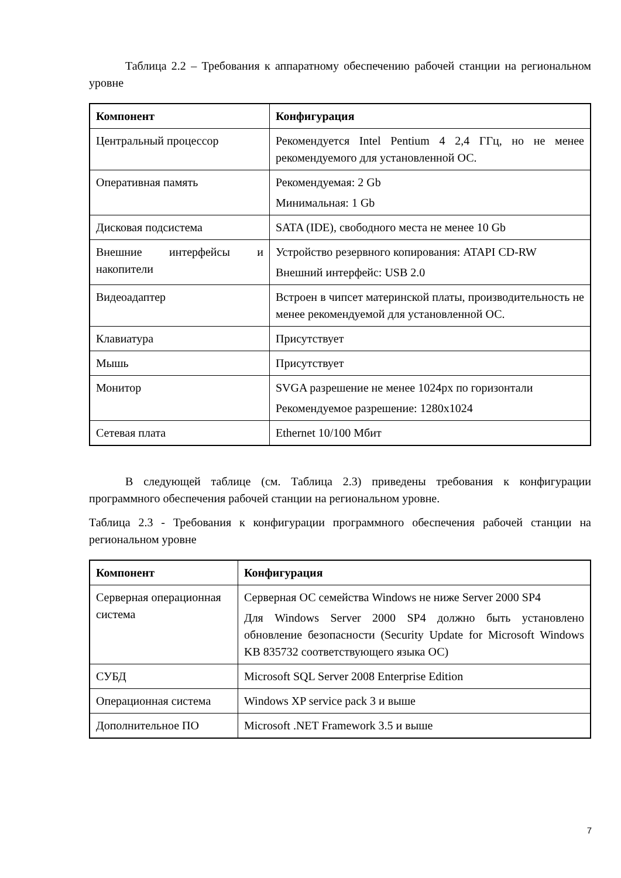Таблица 2.2 – Требования к аппаратному обеспечению рабочей станции на региональном уровне
| Компонент | Конфигурация |
| --- | --- |
| Центральный процессор | Рекомендуется Intel Pentium 4 2,4 ГГц, но не менее рекомендуемого для установленной ОС. |
| Оперативная память | Рекомендуемая: 2 Gb Минимальная: 1 Gb |
| Дисковая подсистема | SATA (IDE), свободного места не менее 10 Gb |
| Внешние интерфейсы и накопители | Устройство резервного копирования: ATAPI CD-RW Внешний интерфейс: USB 2.0 |
| Видеоадаптер | Встроен в чипсет материнской платы, производительность не менее рекомендуемой для установленной ОС. |
| Клавиатура | Присутствует |
| Мышь | Присутствует |
| Монитор | SVGA разрешение не менее 1024px по горизонтали Рекомендуемое разрешение: 1280x1024 |
| Сетевая плата | Ethernet 10/100 Мбит |
В следующей таблице (см. Таблица 2.3) приведены требования к конфигурации программного обеспечения рабочей станции на региональном уровне.
Таблица 2.3 - Требования к конфигурации программного обеспечения рабочей станции на региональном уровне
| Компонент | Конфигурация |
| --- | --- |
| Серверная операционная система | Серверная ОС семейства Windows не ниже Server 2000 SP4 Для Windows Server 2000 SP4 должно быть установлено обновление безопасности (Security Update for Microsoft Windows KB 835732 соответствующего языка ОС) |
| СУБД | Microsoft SQL Server 2008 Enterprise Edition |
| Операционная система | Windows XP service pack 3 и выше |
| Дополнительное ПО | Microsoft .NET Framework 3.5 и выше |
7